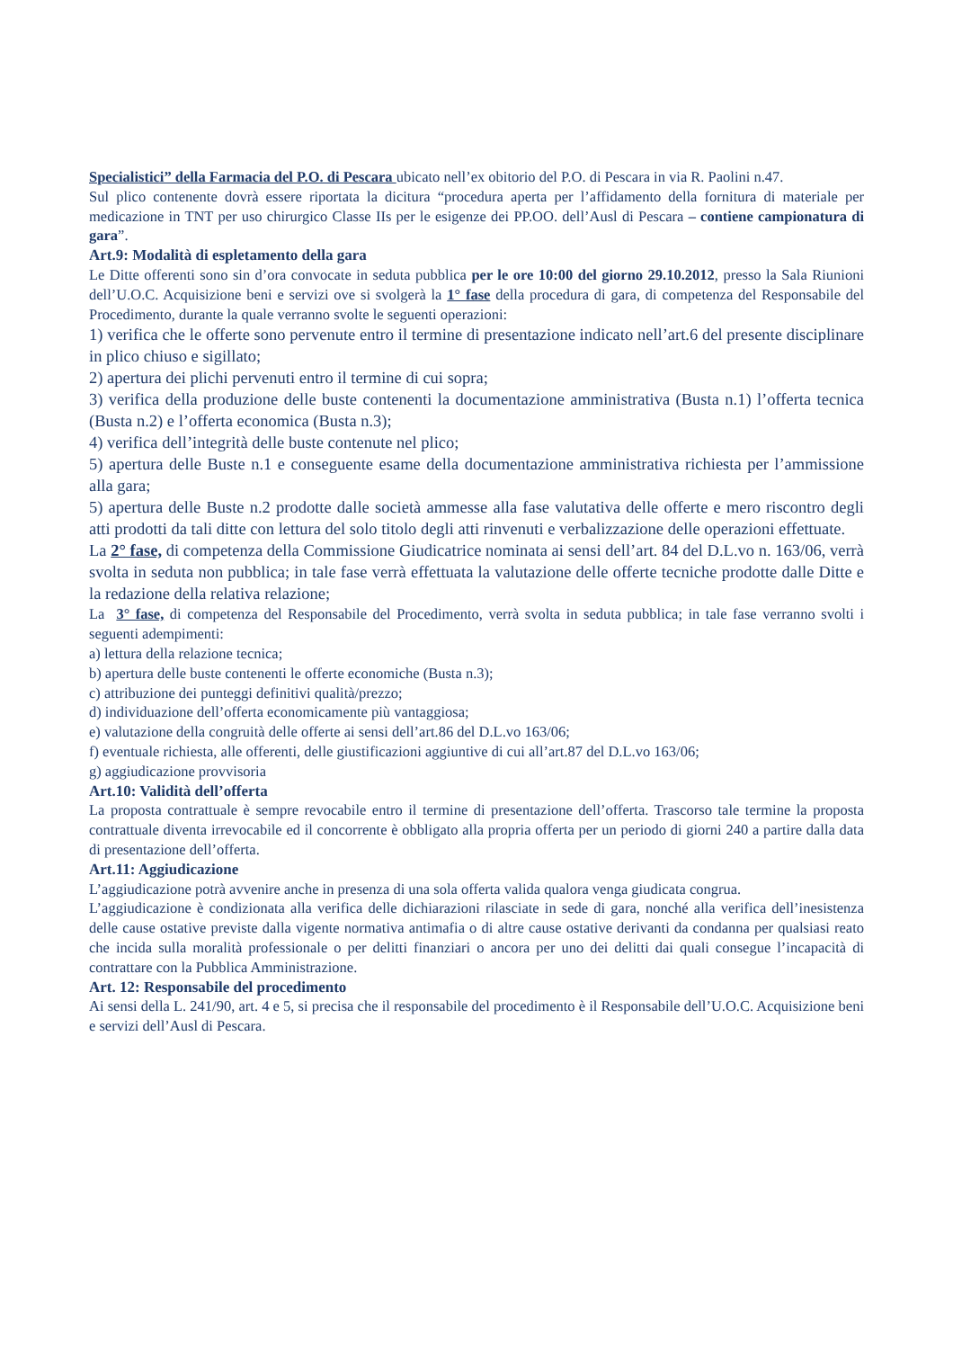Specialistici” della Farmacia del P.O. di Pescara ubicato nell’ex obitorio del P.O. di Pescara in via R. Paolini n.47.
Sul plico contenente dovrà essere riportata la dicitura “procedura aperta per l’affidamento della fornitura di materiale per medicazione in TNT per uso chirurgico Classe IIs per le esigenze dei PP.OO. dell’Ausl di Pescara – contiene campionatura di gara”.
Art.9: Modalità di espletamento della gara
Le Ditte offerenti sono sin d’ora convocate in seduta pubblica per le ore 10:00 del giorno 29.10.2012, presso la Sala Riunioni dell’U.O.C. Acquisizione beni e servizi ove si svolgerà la 1° fase della procedura di gara, di competenza del Responsabile del Procedimento, durante la quale verranno svolte le seguenti operazioni:
1) verifica che le offerte sono pervenute entro il termine di presentazione indicato nell’art.6 del presente disciplinare in plico chiuso e sigillato;
2) apertura dei plichi pervenuti entro il termine di cui sopra;
3) verifica della produzione delle buste contenenti la documentazione amministrativa (Busta n.1) l’offerta tecnica (Busta n.2) e l’offerta economica (Busta n.3);
4) verifica dell’integrità delle buste contenute nel plico;
5) apertura delle Buste n.1 e conseguente esame della documentazione amministrativa richiesta per l’ammissione alla gara;
5) apertura delle Buste n.2 prodotte dalle società ammesse alla fase valutativa delle offerte e mero riscontro degli atti prodotti da tali ditte con lettura del solo titolo degli atti rinvenuti e verbalizzazione delle operazioni effettuate.
La 2° fase, di competenza della Commissione Giudicatrice nominata ai sensi dell’art. 84 del D.L.vo n. 163/06, verrà svolta in seduta non pubblica; in tale fase verrà effettuata la valutazione delle offerte tecniche prodotte dalle Ditte e la redazione della relativa relazione;
La 3° fase, di competenza del Responsabile del Procedimento, verrà svolta in seduta pubblica; in tale fase verranno svolti i seguenti adempimenti:
a) lettura della relazione tecnica;
b) apertura delle buste contenenti le offerte economiche (Busta n.3);
c) attribuzione dei punteggi definitivi qualità/prezzo;
d) individuazione dell’offerta economicamente più vantaggiosa;
e) valutazione della congruità delle offerte ai sensi dell’art.86 del D.L.vo 163/06;
f) eventuale richiesta, alle offerenti, delle giustificazioni aggiuntive di cui all’art.87 del D.L.vo 163/06;
g) aggiudicazione provvisoria
Art.10: Validità dell’offerta
La proposta contrattuale è sempre revocabile entro il termine di presentazione dell’offerta. Trascorso tale termine la proposta contrattuale diventa irrevocabile ed il concorrente è obbligato alla propria offerta per un periodo di giorni 240 a partire dalla data di presentazione dell’offerta.
Art.11: Aggiudicazione
L’aggiudicazione potrà avvenire anche in presenza di una sola offerta valida qualora venga giudicata congrua.
L’aggiudicazione è condizionata alla verifica delle dichiarazioni rilasciate in sede di gara, nonché alla verifica dell’inesistenza delle cause ostative previste dalla vigente normativa antimafia o di altre cause ostative derivanti da condanna per qualsiasi reato che incida sulla moralità professionale o per delitti finanziari o ancora per uno dei delitti dai quali consegue l’incapacità di contrattare con la Pubblica Amministrazione.
Art. 12: Responsabile del procedimento
Ai sensi della L. 241/90, art. 4 e 5, si precisa che il responsabile del procedimento è il Responsabile dell’U.O.C. Acquisizione beni e servizi dell’Ausl di Pescara.